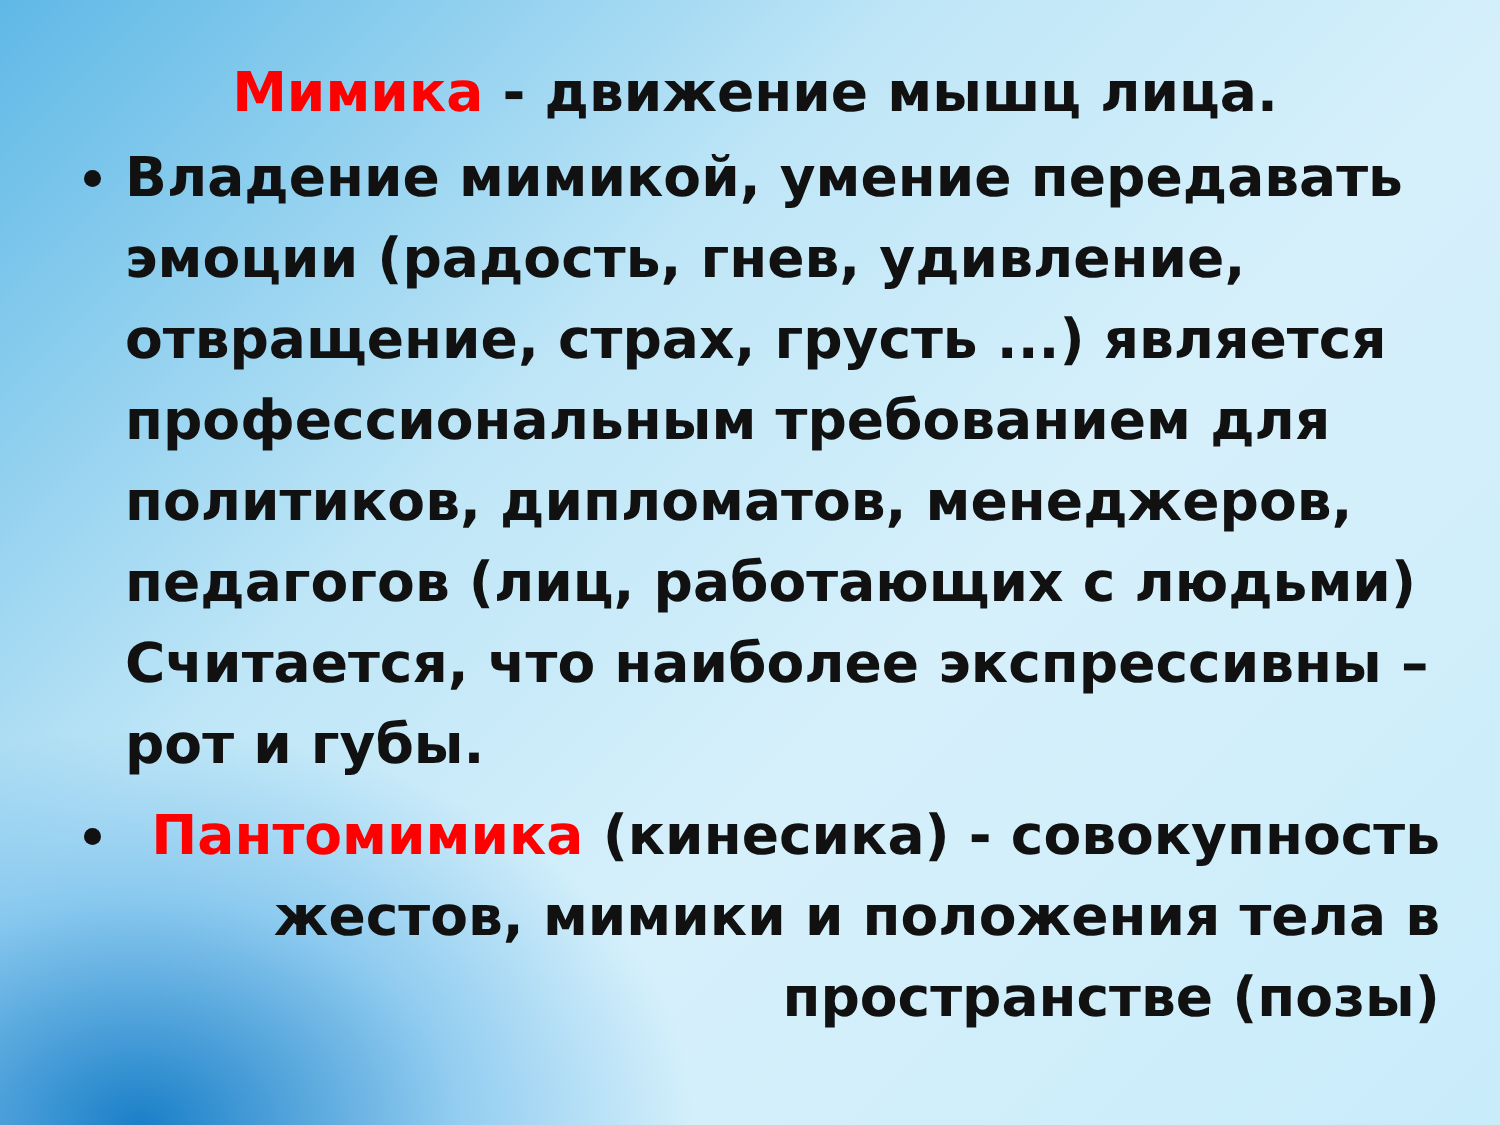Мимика - движение мышц лица.
Владение мимикой, умение передавать эмоции (радость, гнев, удивление, отвращение, страх, грусть ...) является профессиональным требованием для политиков, дипломатов, менеджеров, педагогов (лиц, работающих с людьми) Считается, что наиболее экспрессивны – рот и губы.
Пантомимика (кинесика) - совокупность жестов, мимики и положения тела в пространстве (позы)